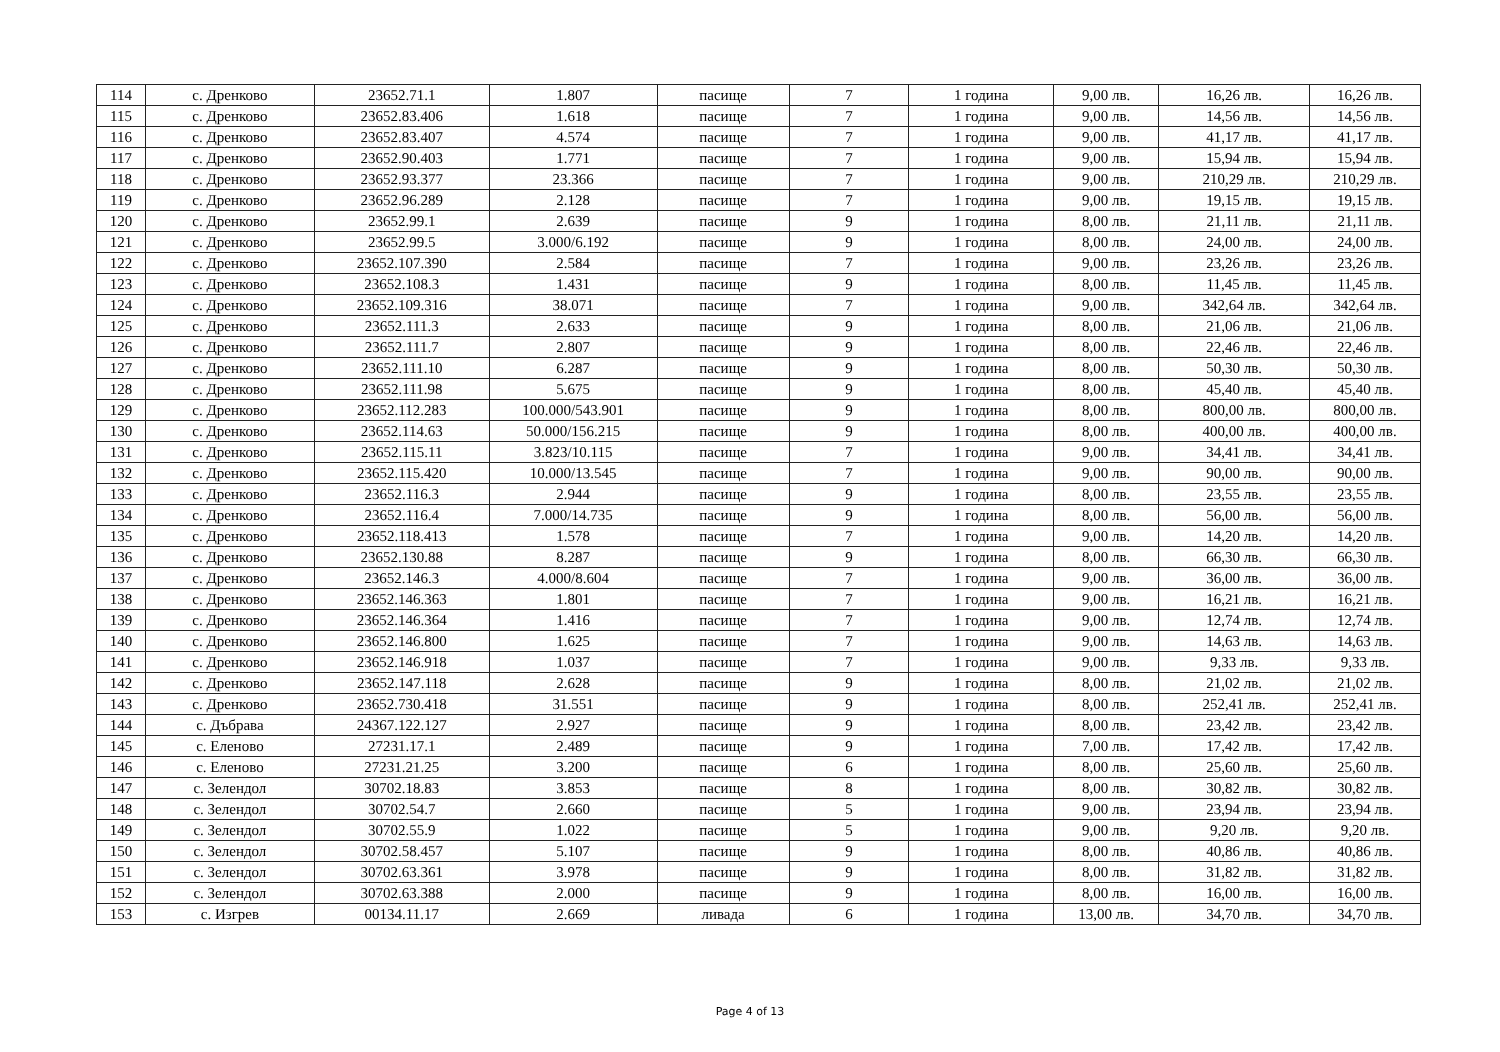| 114 | с. Дренково | 23652.71.1 | 1.807 | пасище | 7 | 1 година | 9,00 лв. | 16,26 лв. | 16,26 лв. |
| 115 | с. Дренково | 23652.83.406 | 1.618 | пасище | 7 | 1 година | 9,00 лв. | 14,56 лв. | 14,56 лв. |
| 116 | с. Дренково | 23652.83.407 | 4.574 | пасище | 7 | 1 година | 9,00 лв. | 41,17 лв. | 41,17 лв. |
| 117 | с. Дренково | 23652.90.403 | 1.771 | пасище | 7 | 1 година | 9,00 лв. | 15,94 лв. | 15,94 лв. |
| 118 | с. Дренково | 23652.93.377 | 23.366 | пасище | 7 | 1 година | 9,00 лв. | 210,29 лв. | 210,29 лв. |
| 119 | с. Дренково | 23652.96.289 | 2.128 | пасище | 7 | 1 година | 9,00 лв. | 19,15 лв. | 19,15 лв. |
| 120 | с. Дренково | 23652.99.1 | 2.639 | пасище | 9 | 1 година | 8,00 лв. | 21,11 лв. | 21,11 лв. |
| 121 | с. Дренково | 23652.99.5 | 3.000/6.192 | пасище | 9 | 1 година | 8,00 лв. | 24,00 лв. | 24,00 лв. |
| 122 | с. Дренково | 23652.107.390 | 2.584 | пасище | 7 | 1 година | 9,00 лв. | 23,26 лв. | 23,26 лв. |
| 123 | с. Дренково | 23652.108.3 | 1.431 | пасище | 9 | 1 година | 8,00 лв. | 11,45 лв. | 11,45 лв. |
| 124 | с. Дренково | 23652.109.316 | 38.071 | пасище | 7 | 1 година | 9,00 лв. | 342,64 лв. | 342,64 лв. |
| 125 | с. Дренково | 23652.111.3 | 2.633 | пасище | 9 | 1 година | 8,00 лв. | 21,06 лв. | 21,06 лв. |
| 126 | с. Дренково | 23652.111.7 | 2.807 | пасище | 9 | 1 година | 8,00 лв. | 22,46 лв. | 22,46 лв. |
| 127 | с. Дренково | 23652.111.10 | 6.287 | пасище | 9 | 1 година | 8,00 лв. | 50,30 лв. | 50,30 лв. |
| 128 | с. Дренково | 23652.111.98 | 5.675 | пасище | 9 | 1 година | 8,00 лв. | 45,40 лв. | 45,40 лв. |
| 129 | с. Дренково | 23652.112.283 | 100.000/543.901 | пасище | 9 | 1 година | 8,00 лв. | 800,00 лв. | 800,00 лв. |
| 130 | с. Дренково | 23652.114.63 | 50.000/156.215 | пасище | 9 | 1 година | 8,00 лв. | 400,00 лв. | 400,00 лв. |
| 131 | с. Дренково | 23652.115.11 | 3.823/10.115 | пасище | 7 | 1 година | 9,00 лв. | 34,41 лв. | 34,41 лв. |
| 132 | с. Дренково | 23652.115.420 | 10.000/13.545 | пасище | 7 | 1 година | 9,00 лв. | 90,00 лв. | 90,00 лв. |
| 133 | с. Дренково | 23652.116.3 | 2.944 | пасище | 9 | 1 година | 8,00 лв. | 23,55 лв. | 23,55 лв. |
| 134 | с. Дренково | 23652.116.4 | 7.000/14.735 | пасище | 9 | 1 година | 8,00 лв. | 56,00 лв. | 56,00 лв. |
| 135 | с. Дренково | 23652.118.413 | 1.578 | пасище | 7 | 1 година | 9,00 лв. | 14,20 лв. | 14,20 лв. |
| 136 | с. Дренково | 23652.130.88 | 8.287 | пасище | 9 | 1 година | 8,00 лв. | 66,30 лв. | 66,30 лв. |
| 137 | с. Дренково | 23652.146.3 | 4.000/8.604 | пасище | 7 | 1 година | 9,00 лв. | 36,00 лв. | 36,00 лв. |
| 138 | с. Дренково | 23652.146.363 | 1.801 | пасище | 7 | 1 година | 9,00 лв. | 16,21 лв. | 16,21 лв. |
| 139 | с. Дренково | 23652.146.364 | 1.416 | пасище | 7 | 1 година | 9,00 лв. | 12,74 лв. | 12,74 лв. |
| 140 | с. Дренково | 23652.146.800 | 1.625 | пасище | 7 | 1 година | 9,00 лв. | 14,63 лв. | 14,63 лв. |
| 141 | с. Дренково | 23652.146.918 | 1.037 | пасище | 7 | 1 година | 9,00 лв. | 9,33 лв. | 9,33 лв. |
| 142 | с. Дренково | 23652.147.118 | 2.628 | пасище | 9 | 1 година | 8,00 лв. | 21,02 лв. | 21,02 лв. |
| 143 | с. Дренково | 23652.730.418 | 31.551 | пасище | 9 | 1 година | 8,00 лв. | 252,41 лв. | 252,41 лв. |
| 144 | с. Дъбрава | 24367.122.127 | 2.927 | пасище | 9 | 1 година | 8,00 лв. | 23,42 лв. | 23,42 лв. |
| 145 | с. Еленово | 27231.17.1 | 2.489 | пасище | 9 | 1 година | 7,00 лв. | 17,42 лв. | 17,42 лв. |
| 146 | с. Еленово | 27231.21.25 | 3.200 | пасище | 6 | 1 година | 8,00 лв. | 25,60 лв. | 25,60 лв. |
| 147 | с. Зелендол | 30702.18.83 | 3.853 | пасище | 8 | 1 година | 8,00 лв. | 30,82 лв. | 30,82 лв. |
| 148 | с. Зелендол | 30702.54.7 | 2.660 | пасище | 5 | 1 година | 9,00 лв. | 23,94 лв. | 23,94 лв. |
| 149 | с. Зелендол | 30702.55.9 | 1.022 | пасище | 5 | 1 година | 9,00 лв. | 9,20 лв. | 9,20 лв. |
| 150 | с. Зелендол | 30702.58.457 | 5.107 | пасище | 9 | 1 година | 8,00 лв. | 40,86 лв. | 40,86 лв. |
| 151 | с. Зелендол | 30702.63.361 | 3.978 | пасище | 9 | 1 година | 8,00 лв. | 31,82 лв. | 31,82 лв. |
| 152 | с. Зелендол | 30702.63.388 | 2.000 | пасище | 9 | 1 година | 8,00 лв. | 16,00 лв. | 16,00 лв. |
| 153 | с. Изгрев | 00134.11.17 | 2.669 | ливада | 6 | 1 година | 13,00 лв. | 34,70 лв. | 34,70 лв. |
Page 4 of 13